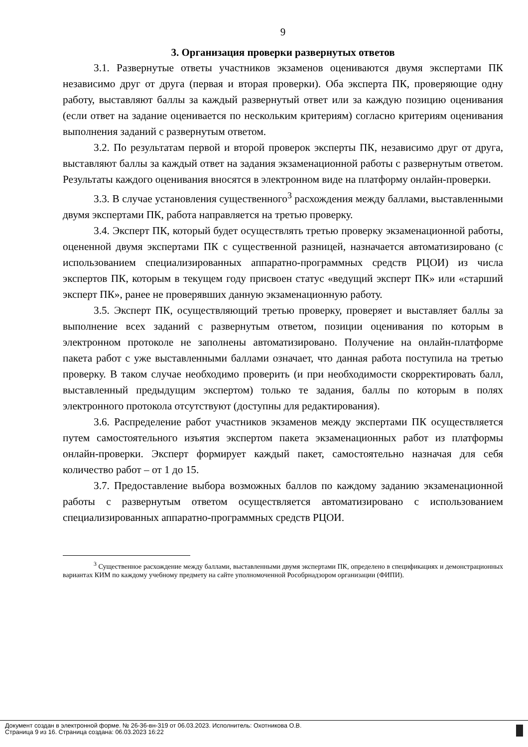9
3. Организация проверки развернутых ответов
3.1. Развернутые ответы участников экзаменов оцениваются двумя экспертами ПК независимо друг от друга (первая и вторая проверки). Оба эксперта ПК, проверяющие одну работу, выставляют баллы за каждый развернутый ответ или за каждую позицию оценивания (если ответ на задание оценивается по нескольким критериям) согласно критериям оценивания выполнения заданий с развернутым ответом.
3.2. По результатам первой и второй проверок эксперты ПК, независимо друг от друга, выставляют баллы за каждый ответ на задания экзаменационной работы с развернутым ответом. Результаты каждого оценивания вносятся в электронном виде на платформу онлайн-проверки.
3.3. В случае установления существенного<sup>3</sup> расхождения между баллами, выставленными двумя экспертами ПК, работа направляется на третью проверку.
3.4. Эксперт ПК, который будет осуществлять третью проверку экзаменационной работы, оцененной двумя экспертами ПК с существенной разницей, назначается автоматизировано (с использованием специализированных аппаратно-программных средств РЦОИ) из числа экспертов ПК, которым в текущем году присвоен статус «ведущий эксперт ПК» или «старший эксперт ПК», ранее не проверявших данную экзаменационную работу.
3.5. Эксперт ПК, осуществляющий третью проверку, проверяет и выставляет баллы за выполнение всех заданий с развернутым ответом, позиции оценивания по которым в электронном протоколе не заполнены автоматизировано. Получение на онлайн-платформе пакета работ с уже выставленными баллами означает, что данная работа поступила на третью проверку. В таком случае необходимо проверить (и при необходимости скорректировать балл, выставленный предыдущим экспертом) только те задания, баллы по которым в полях электронного протокола отсутствуют (доступны для редактирования).
3.6. Распределение работ участников экзаменов между экспертами ПК осуществляется путем самостоятельного изъятия экспертом пакета экзаменационных работ из платформы онлайн-проверки. Эксперт формирует каждый пакет, самостоятельно назначая для себя количество работ – от 1 до 15.
3.7. Предоставление выбора возможных баллов по каждому заданию экзаменационной работы с развернутым ответом осуществляется автоматизировано с использованием специализированных аппаратно-программных средств РЦОИ.
<sup>3</sup> Существенное расхождение между баллами, выставленными двумя экспертами ПК, определено в спецификациях и демонстрационных вариантах КИМ по каждому учебному предмету на сайте уполномоченной Рособрнадзором организации (ФИПИ).
Документ создан в электронной форме. № 26-36-вн-319 от 06.03.2023. Исполнитель: Охотникова О.В.
Страница 9 из 16. Страница создана: 06.03.2023 16:22